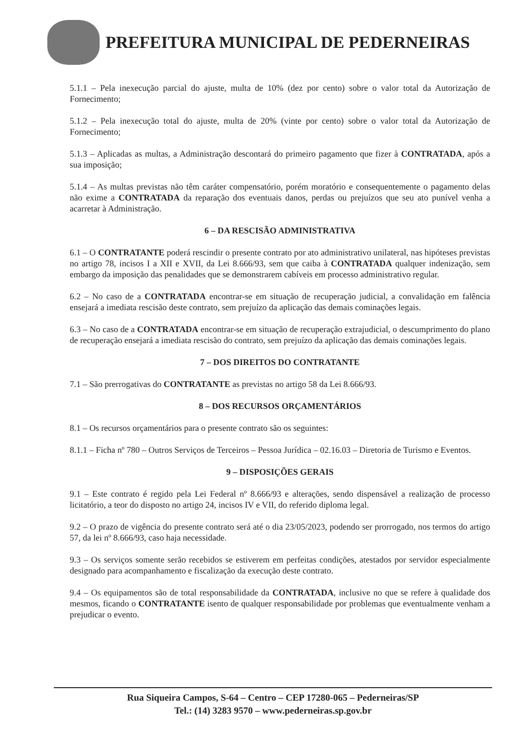PREFEITURA MUNICIPAL DE PEDERNEIRAS
5.1.1 – Pela inexecução parcial do ajuste, multa de 10% (dez por cento) sobre o valor total da Autorização de Fornecimento;
5.1.2 – Pela inexecução total do ajuste, multa de 20% (vinte por cento) sobre o valor total da Autorização de Fornecimento;
5.1.3 – Aplicadas as multas, a Administração descontará do primeiro pagamento que fizer à CONTRATADA, após a sua imposição;
5.1.4 – As multas previstas não têm caráter compensatório, porém moratório e consequentemente o pagamento delas não exime a CONTRATADA da reparação dos eventuais danos, perdas ou prejuízos que seu ato punível venha a acarretar à Administração.
6 – DA RESCISÃO ADMINISTRATIVA
6.1 – O CONTRATANTE poderá rescindir o presente contrato por ato administrativo unilateral, nas hipóteses previstas no artigo 78, incisos I a XII e XVII, da Lei 8.666/93, sem que caiba à CONTRATADA qualquer indenização, sem embargo da imposição das penalidades que se demonstrarem cabíveis em processo administrativo regular.
6.2 – No caso de a CONTRATADA encontrar-se em situação de recuperação judicial, a convalidação em falência ensejará a imediata rescisão deste contrato, sem prejuízo da aplicação das demais cominações legais.
6.3 – No caso de a CONTRATADA encontrar-se em situação de recuperação extrajudicial, o descumprimento do plano de recuperação ensejará a imediata rescisão do contrato, sem prejuízo da aplicação das demais cominações legais.
7 – DOS DIREITOS DO CONTRATANTE
7.1 – São prerrogativas do CONTRATANTE as previstas no artigo 58 da Lei 8.666/93.
8 – DOS RECURSOS ORÇAMENTÁRIOS
8.1 – Os recursos orçamentários para o presente contrato são os seguintes:
8.1.1 – Ficha nº 780 – Outros Serviços de Terceiros – Pessoa Jurídica – 02.16.03 – Diretoria de Turismo e Eventos.
9 – DISPOSIÇÕES GERAIS
9.1 – Este contrato é regido pela Lei Federal nº 8.666/93 e alterações, sendo dispensável a realização de processo licitatório, a teor do disposto no artigo 24, incisos IV e VII, do referido diploma legal.
9.2 – O prazo de vigência do presente contrato será até o dia 23/05/2023, podendo ser prorrogado, nos termos do artigo 57, da lei nº 8.666/93, caso haja necessidade.
9.3 – Os serviços somente serão recebidos se estiverem em perfeitas condições, atestados por servidor especialmente designado para acompanhamento e fiscalização da execução deste contrato.
9.4 – Os equipamentos são de total responsabilidade da CONTRATADA, inclusive no que se refere à qualidade dos mesmos, ficando o CONTRATANTE isento de qualquer responsabilidade por problemas que eventualmente venham a prejudicar o evento.
Rua Siqueira Campos, S-64 – Centro – CEP 17280-065 – Pederneiras/SP
Tel.: (14) 3283 9570 – www.pederneiras.sp.gov.br